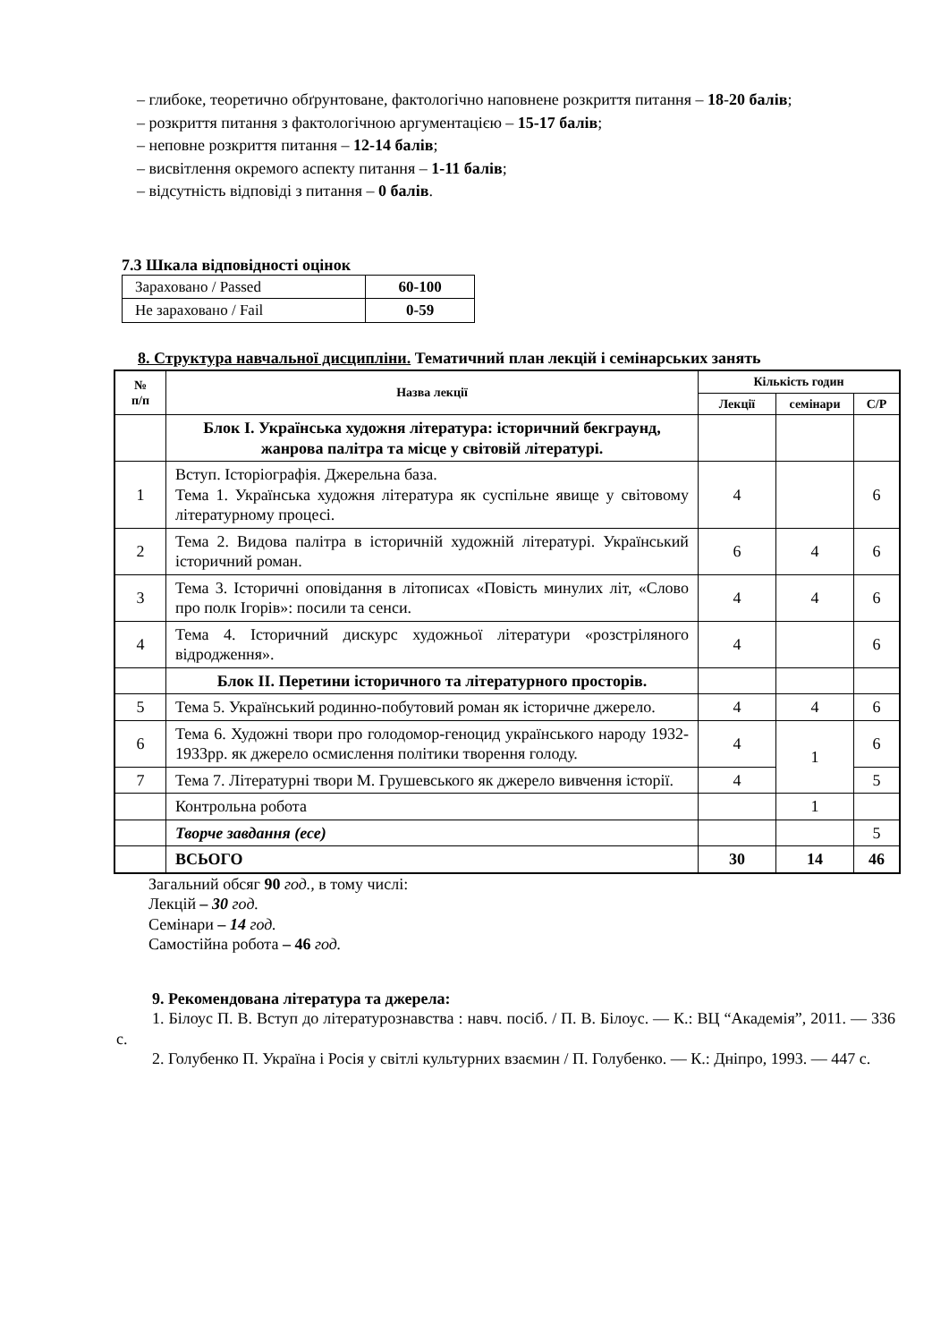– глибоке, теоретично обґрунтоване, фактологічно наповнене розкриття питання – 18-20 балів;
– розкриття питання з фактологічною аргументацією – 15-17 балів;
– неповне розкриття питання – 12-14 балів;
– висвітлення окремого аспекту питання – 1-11 балів;
– відсутність відповіді з питання – 0 балів.
7.3 Шкала відповідності оцінок
| Зараховано / Passed | 60-100 |
| Не зараховано / Fail | 0-59 |
8. Структура навчальної дисципліни. Тематичний план лекцій і семінарських занять
| № п/п | Назва лекції | Кількість годин | | |
| --- | --- | --- | --- | --- |
| | | Лекції | семінари | С/Р |
| | Блок І. Українська художня література: історичний бекграунд, жанрова палітра та місце у світовій літературі. | | | |
| 1 | Вступ. Історіографія. Джерельна база. Тема 1. Українська художня література як суспільне явище у світовому літературному процесі. | 4 | | 6 |
| 2 | Тема 2. Видова палітра в історичній художній літературі. Український історичний роман. | 6 | 4 | 6 |
| 3 | Тема 3. Історичні оповідання в літописах «Повість минулих літ, «Слово про полк Ігорів»: посили та сенси. | 4 | 4 | 6 |
| 4 | Тема 4. Історичний дискурс художньої літератури «розстріляного відродження». | 4 | | 6 |
| | Блок ІІ. Перетини історичного та літературного просторів. | | | |
| 5 | Тема 5. Український родинно-побутовий роман як історичне джерело. | 4 | 4 | 6 |
| 6 | Тема 6. Художні твори про голодомор-геноцид українського народу 1932-1933рр. як джерело осмислення політики творення голоду. | 4 | 1 | 6 |
| 7 | Тема 7. Літературні твори М. Грушевського як джерело вивчення історії. | 4 | | 5 |
| | Контрольна робота | | 1 | |
| | Творче завдання (есе) | | | 5 |
| | ВСЬОГО | 30 | 14 | 46 |
Загальний обсяг 90 год., в тому числі:
Лекцій – 30 год.
Семінари – 14 год.
Самостійна робота – 46 год.
9. Рекомендована література та джерела:
1. Білоус П. В. Вступ до літературознавства : навч. посіб. / П. В. Білоус. — К.: ВЦ “Академія”, 2011. — 336 с.
2. Голубенко П. Україна і Росія у світлі культурних взаємин / П. Голубенко. — К.: Дніпро, 1993. — 447 с.